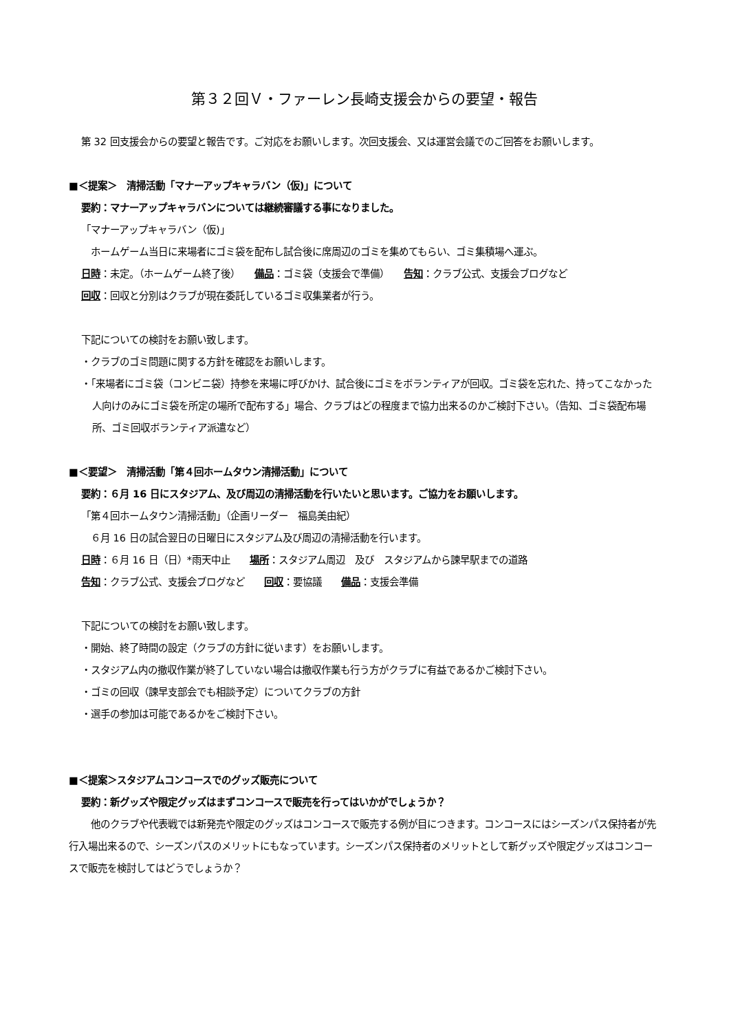第３２回Ｖ・ファーレン長崎支援会からの要望・報告
第 32 回支援会からの要望と報告です。ご対応をお願いします。次回支援会、又は運営会議でのご回答をお願いします。
■＜提案＞　清掃活動「マナーアップキャラバン（仮)」について
要約：マナーアップキャラバンについては継続審議する事になりました。
「マナーアップキャラバン（仮)」
ホームゲーム当日に来場者にゴミ袋を配布し試合後に席周辺のゴミを集めてもらい、ゴミ集積場へ運ぶ。
日時：未定。（ホームゲーム終了後）　　備品：ゴミ袋（支援会で準備）　　告知：クラブ公式、支援会ブログなど
回収：回収と分別はクラブが現在委託しているゴミ収集業者が行う。
下記についての検討をお願い致します。
・クラブのゴミ問題に関する方針を確認をお願いします。
・「来場者にゴミ袋（コンビニ袋）持参を来場に呼びかけ、試合後にゴミをボランティアが回収。ゴミ袋を忘れた、持ってこなかった人向けのみにゴミ袋を所定の場所で配布する」場合、クラブはどの程度まで協力出来るのかご検討下さい。（告知、ゴミ袋配布場所、ゴミ回収ボランティア派遣など）
■＜要望＞　清掃活動「第４回ホームタウン清掃活動」について
要約：６月 16 日にスタジアム、及び周辺の清掃活動を行いたいと思います。ご協力をお願いします。
「第４回ホームタウン清掃活動」（企画リーダー　福島美由紀）
６月 16 日の試合翌日の日曜日にスタジアム及び周辺の清掃活動を行います。
日時：６月 16 日（日）*雨天中止　　場所：スタジアム周辺　及び　スタジアムから諫早駅までの道路
告知：クラブ公式、支援会ブログなど　　回収：要協議　　備品：支援会準備
下記についての検討をお願い致します。
・開始、終了時間の設定（クラブの方針に従います）をお願いします。
・スタジアム内の撤収作業が終了していない場合は撤収作業も行う方がクラブに有益であるかご検討下さい。
・ゴミの回収（諫早支部会でも相談予定）についてクラブの方針
・選手の参加は可能であるかをご検討下さい。
■＜提案＞スタジアムコンコースでのグッズ販売について
要約：新グッズや限定グッズはまずコンコースで販売を行ってはいかがでしょうか？
他のクラブや代表戦では新発売や限定のグッズはコンコースで販売する例が目につきます。コンコースにはシーズンパス保持者が先行入場出来るので、シーズンパスのメリットにもなっています。シーズンパス保持者のメリットとして新グッズや限定グッズはコンコースで販売を検討してはどうでしょうか？